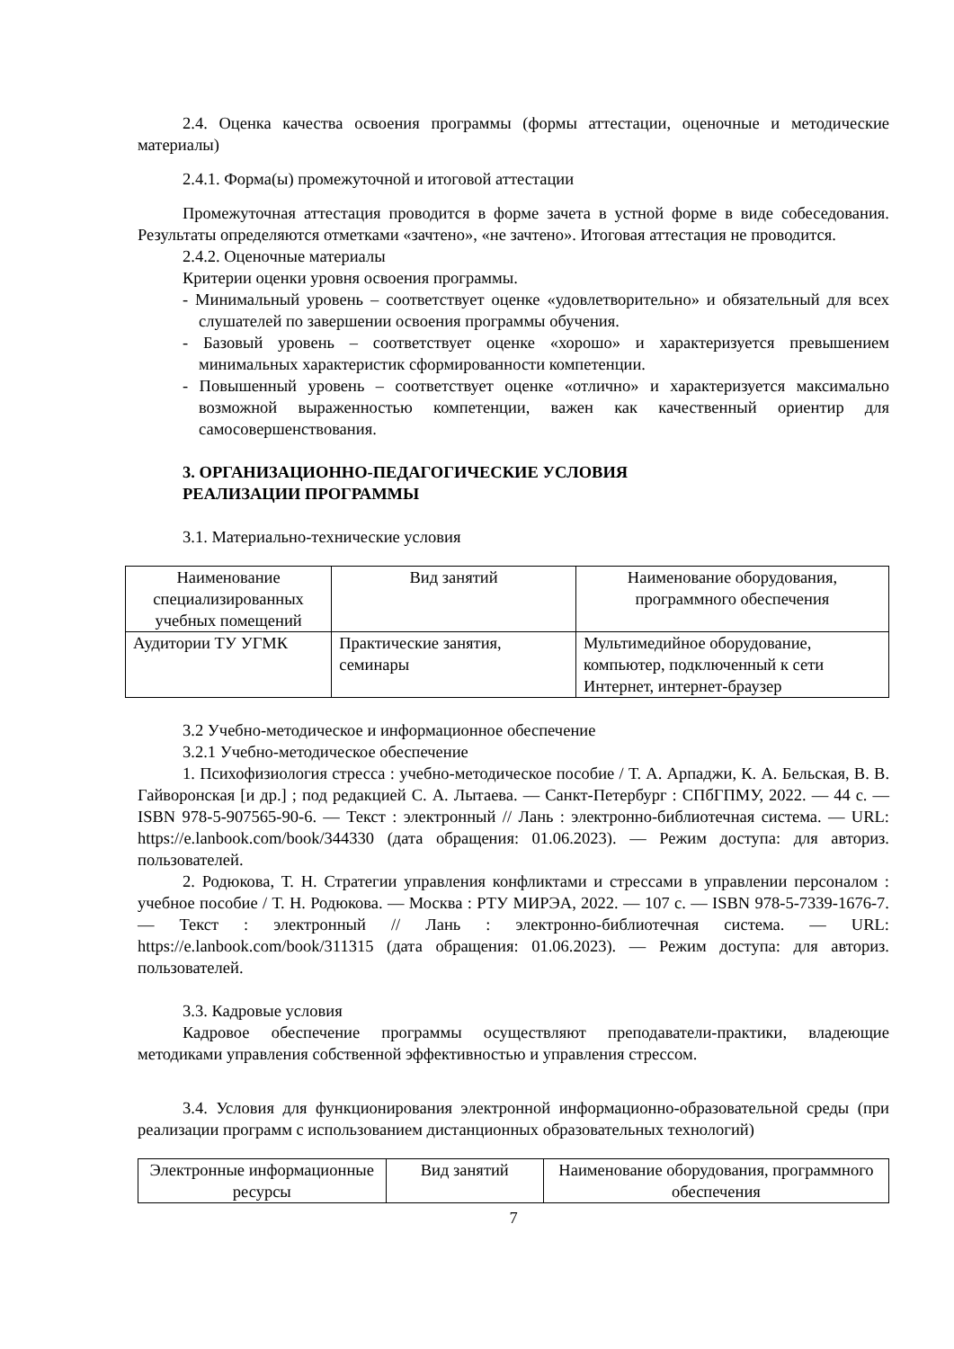2.4. Оценка качества освоения программы (формы аттестации, оценочные и методические материалы)
2.4.1. Форма(ы) промежуточной и итоговой аттестации
Промежуточная аттестация проводится в форме зачета в устной форме в виде собеседования. Результаты определяются отметками «зачтено», «не зачтено». Итоговая аттестация не проводится.
2.4.2. Оценочные материалы
Критерии оценки уровня освоения программы.
- Минимальный уровень – соответствует оценке «удовлетворительно» и обязательный для всех слушателей по завершении освоения программы обучения.
- Базовый уровень – соответствует оценке «хорошо» и характеризуется превышением минимальных характеристик сформированности компетенции.
- Повышенный уровень – соответствует оценке «отлично» и характеризуется максимально возможной выраженностью компетенции, важен как качественный ориентир для самосовершенствования.
3. ОРГАНИЗАЦИОННО-ПЕДАГОГИЧЕСКИЕ УСЛОВИЯ
РЕАЛИЗАЦИИ ПРОГРАММЫ
3.1. Материально-технические условия
| Наименование специализированных учебных помещений | Вид занятий | Наименование оборудования, программного обеспечения |
| Аудитории ТУ УГМК | Практические занятия, семинары | Мультимедийное оборудование, компьютер, подключенный к сети Интернет, интернет-браузер |
3.2 Учебно-методическое и информационное обеспечение
3.2.1 Учебно-методическое обеспечение
1. Психофизиология стресса : учебно-методическое пособие / Т. А. Арпаджи, К. А. Бельская, В. В. Гайворонская [и др.] ; под редакцией С. А. Лытаева. — Санкт-Петербург : СПбГПМУ, 2022. — 44 с. — ISBN 978-5-907565-90-6. — Текст : электронный // Лань : электронно-библиотечная система. — URL: https://e.lanbook.com/book/344330 (дата обращения: 01.06.2023). — Режим доступа: для авториз. пользователей.
2. Родюкова, Т. Н. Стратегии управления конфликтами и стрессами в управлении персоналом : учебное пособие / Т. Н. Родюкова. — Москва : РТУ МИРЭА, 2022. — 107 с. — ISBN 978-5-7339-1676-7. — Текст : электронный // Лань : электронно-библиотечная система. — URL: https://e.lanbook.com/book/311315 (дата обращения: 01.06.2023). — Режим доступа: для авториз. пользователей.
3.3. Кадровые условия
Кадровое обеспечение программы осуществляют преподаватели-практики, владеющие методиками управления собственной эффективностью и управления стрессом.
3.4. Условия для функционирования электронной информационно-образовательной среды (при реализации программ с использованием дистанционных образовательных технологий)
| Электронные информационные ресурсы | Вид занятий | Наименование оборудования, программного обеспечения |
7